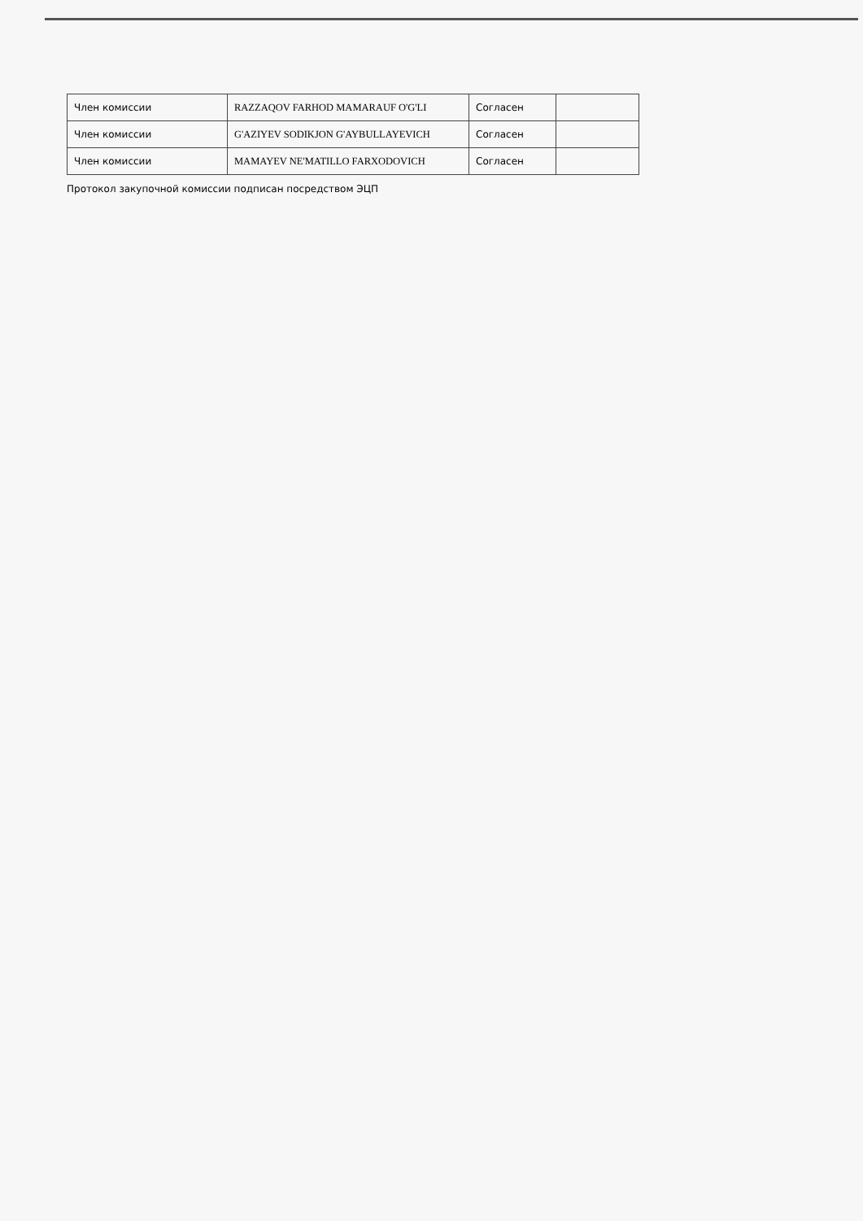| Член комиссии | RAZZAQOV FARHOD MAMARAUF O'G'LI | Согласен | |
| Член комиссии | G'AZIYEV SODIKJON G'AYBULLAYEVICH | Согласен | |
| Член комиссии | MAMAYEV NE'MATILLO FARXODOVICH | Согласен | |
Протокол закупочной комиссии подписан посредством ЭЦП